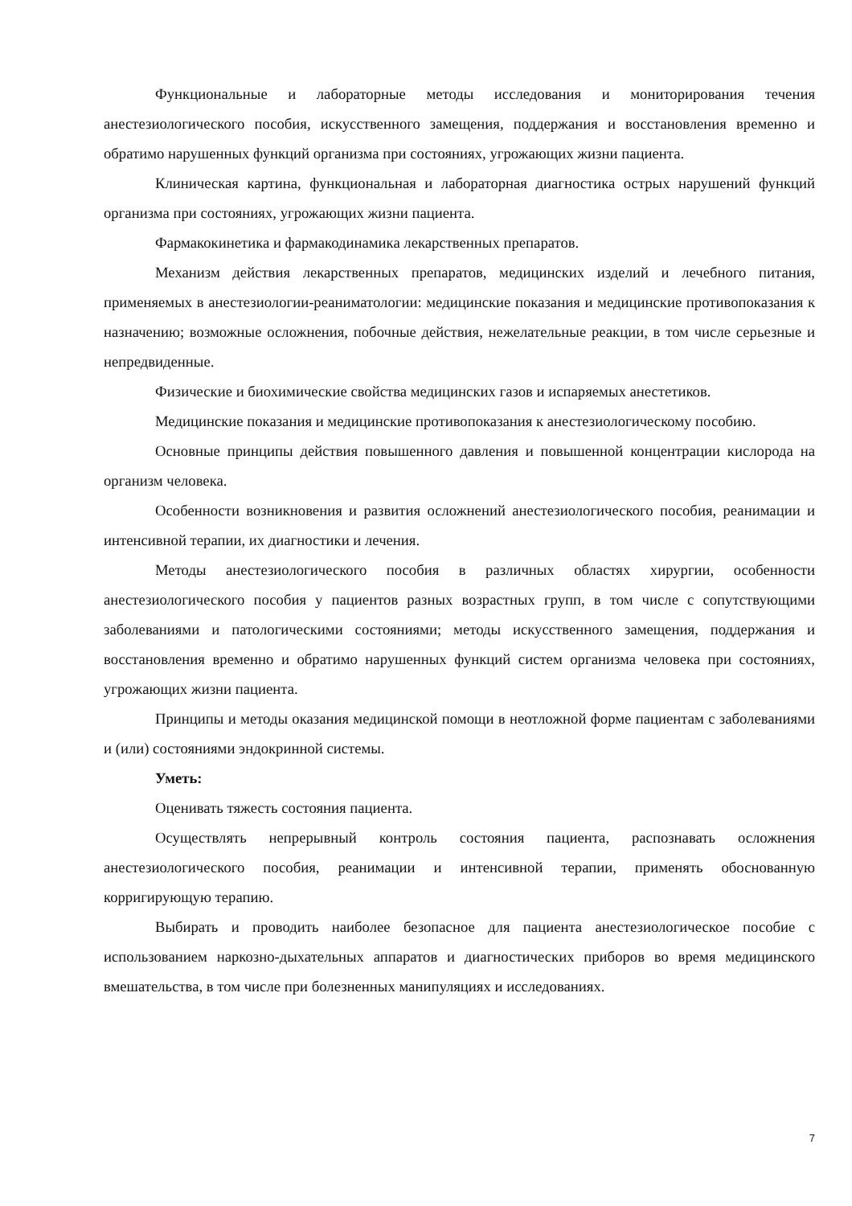Функциональные и лабораторные методы исследования и мониторирования течения анестезиологического пособия, искусственного замещения, поддержания и восстановления временно и обратимо нарушенных функций организма при состояниях, угрожающих жизни пациента.
Клиническая картина, функциональная и лабораторная диагностика острых нарушений функций организма при состояниях, угрожающих жизни пациента.
Фармакокинетика и фармакодинамика лекарственных препаратов.
Механизм действия лекарственных препаратов, медицинских изделий и лечебного питания, применяемых в анестезиологии-реаниматологии: медицинские показания и медицинские противопоказания к назначению; возможные осложнения, побочные действия, нежелательные реакции, в том числе серьезные и непредвиденные.
Физические и биохимические свойства медицинских газов и испаряемых анестетиков.
Медицинские показания и медицинские противопоказания к анестезиологическому пособию.
Основные принципы действия повышенного давления и повышенной концентрации кислорода на организм человека.
Особенности возникновения и развития осложнений анестезиологического пособия, реанимации и интенсивной терапии, их диагностики и лечения.
Методы анестезиологического пособия в различных областях хирургии, особенности анестезиологического пособия у пациентов разных возрастных групп, в том числе с сопутствующими заболеваниями и патологическими состояниями; методы искусственного замещения, поддержания и восстановления временно и обратимо нарушенных функций систем организма человека при состояниях, угрожающих жизни пациента.
Принципы и методы оказания медицинской помощи в неотложной форме пациентам с заболеваниями и (или) состояниями эндокринной системы.
Уметь:
Оценивать тяжесть состояния пациента.
Осуществлять непрерывный контроль состояния пациента, распознавать осложнения анестезиологического пособия, реанимации и интенсивной терапии, применять обоснованную корригирующую терапию.
Выбирать и проводить наиболее безопасное для пациента анестезиологическое пособие с использованием наркозно-дыхательных аппаратов и диагностических приборов во время медицинского вмешательства, в том числе при болезненных манипуляциях и исследованиях.
7